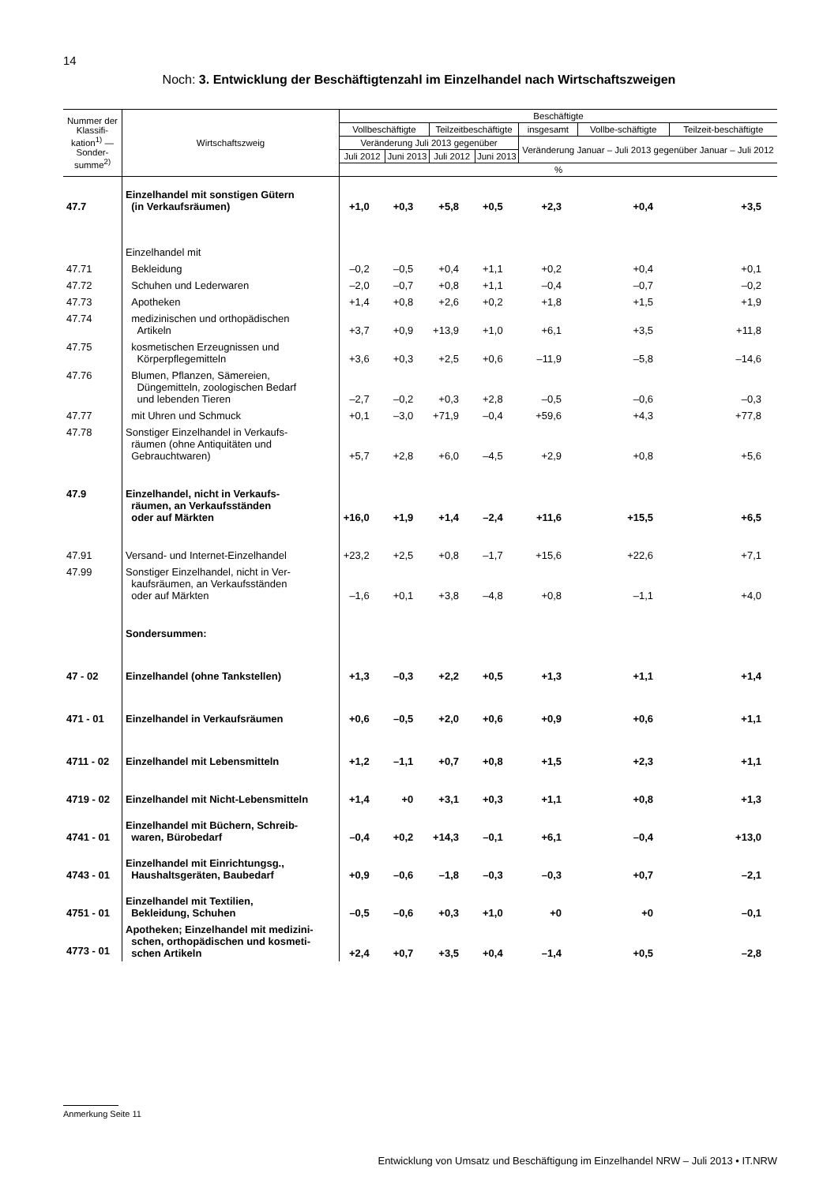14
Noch: 3. Entwicklung der Beschäftigtenzahl im Einzelhandel nach Wirtschaftszweigen
| Nummer der Klassifi-kation<sup>1)</sup> — Sonder-summe<sup>2)</sup> | Wirtschaftszweig | Beschäftigte | | | | | | |
| --- | --- | --- | --- | --- | --- | --- | --- | --- |
| | | Vollbeschäftigte | | Teilzeitbeschäftigte | | insgesamt | Vollbe-schäftigte | Teilzeit-beschäftigte |
| | | Veränderung Juli 2013 gegenüber | | | | Veränderung Januar – Juli 2013 gegenüber Januar – Juli 2012 | | |
| | | Juli 2012 | Juni 2013 | Juli 2012 | Juni 2013 | | | |
| | | % | | | | | | |
| 47.7 | Einzelhandel mit sonstigen Gütern (in Verkaufsräumen) | +1,0 | +0,3 | +5,8 | +0,5 | +2,3 | +0,4 | +3,5 |
| | Einzelhandel mit | | | | | | | |
| 47.71 | Bekleidung | –0,2 | –0,5 | +0,4 | +1,1 | +0,2 | +0,4 | +0,1 |
| 47.72 | Schuhen und Lederwaren | –2,0 | –0,7 | +0,8 | +1,1 | –0,4 | –0,7 | –0,2 |
| 47.73 | Apotheken | +1,4 | +0,8 | +2,6 | +0,2 | +1,8 | +1,5 | +1,9 |
| 47.74 | medizinischen und orthopädischen Artikeln | +3,7 | +0,9 | +13,9 | +1,0 | +6,1 | +3,5 | +11,8 |
| 47.75 | kosmetischen Erzeugnissen und Körperpflegemitteln | +3,6 | +0,3 | +2,5 | +0,6 | –11,9 | –5,8 | –14,6 |
| 47.76 | Blumen, Pflanzen, Sämereien, Düngemitteln, zoologischen Bedarf und lebenden Tieren | –2,7 | –0,2 | +0,3 | +2,8 | –0,5 | –0,6 | –0,3 |
| 47.77 | mit Uhren und Schmuck | +0,1 | –3,0 | +71,9 | –0,4 | +59,6 | +4,3 | +77,8 |
| 47.78 | Sonstiger Einzelhandel in Verkaufs- räumen (ohne Antiquitäten und Gebrauchtwaren) | +5,7 | +2,8 | +6,0 | –4,5 | +2,9 | +0,8 | +5,6 |
| 47.9 | Einzelhandel, nicht in Verkaufs- räumen, an Verkaufsständen oder auf Märkten | +16,0 | +1,9 | +1,4 | –2,4 | +11,6 | +15,5 | +6,5 |
| 47.91 | Versand- und Internet-Einzelhandel | +23,2 | +2,5 | +0,8 | –1,7 | +15,6 | +22,6 | +7,1 |
| 47.99 | Sonstiger Einzelhandel, nicht in Ver- kaufsräumen, an Verkaufsständen oder auf Märkten | –1,6 | +0,1 | +3,8 | –4,8 | +0,8 | –1,1 | +4,0 |
| | Sondersummen: | | | | | | | |
| 47 - 02 | Einzelhandel (ohne Tankstellen) | +1,3 | –0,3 | +2,2 | +0,5 | +1,3 | +1,1 | +1,4 |
| 471 - 01 | Einzelhandel in Verkaufsräumen | +0,6 | –0,5 | +2,0 | +0,6 | +0,9 | +0,6 | +1,1 |
| 4711 - 02 | Einzelhandel mit Lebensmitteln | +1,2 | –1,1 | +0,7 | +0,8 | +1,5 | +2,3 | +1,1 |
| 4719 - 02 | Einzelhandel mit Nicht-Lebensmitteln | +1,4 | +0 | +3,1 | +0,3 | +1,1 | +0,8 | +1,3 |
| 4741 - 01 | Einzelhandel mit Büchern, Schreib- waren, Bürobedarf | –0,4 | +0,2 | +14,3 | –0,1 | +6,1 | –0,4 | +13,0 |
| 4743 - 01 | Einzelhandel mit Einrichtungsg., Haushaltsgeräten, Baubedarf | +0,9 | –0,6 | –1,8 | –0,3 | –0,3 | +0,7 | –2,1 |
| 4751 - 01 | Einzelhandel mit Textilien, Bekleidung, Schuhen | –0,5 | –0,6 | +0,3 | +1,0 | +0 | +0 | –0,1 |
| 4773 - 01 | Apotheken; Einzelhandel mit medizini- schen, orthopädischen und kosmeti- schen Artikeln | +2,4 | +0,7 | +3,5 | +0,4 | –1,4 | +0,5 | –2,8 |
Anmerkung Seite 11
Entwicklung von Umsatz und Beschäftigung im Einzelhandel NRW – Juli 2013 • IT.NRW